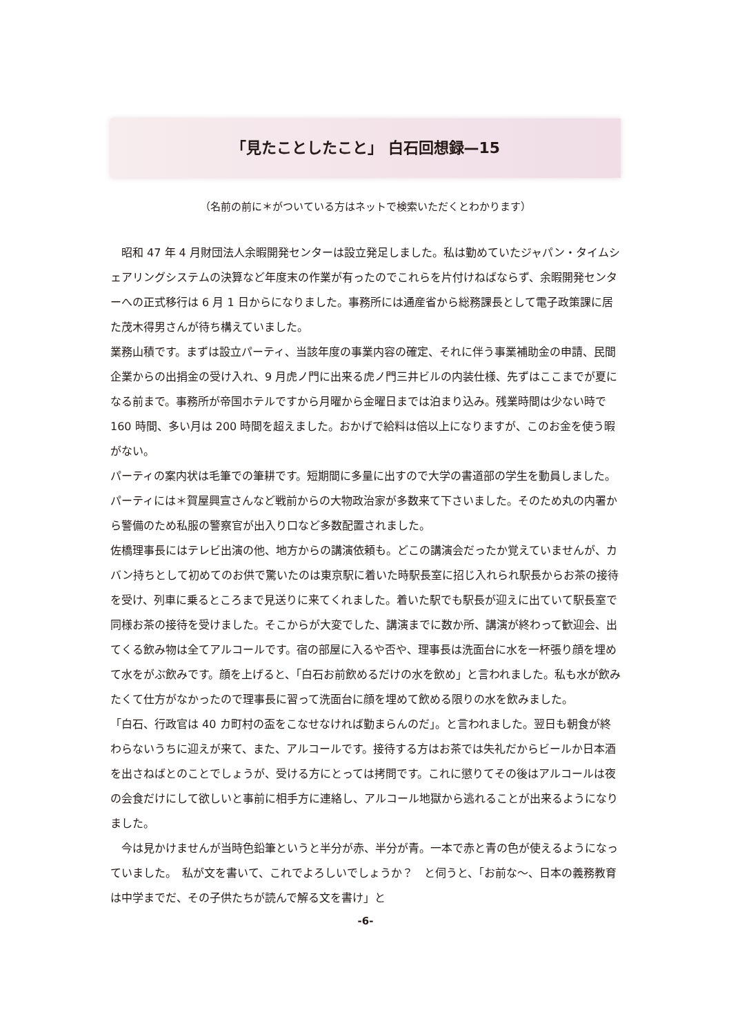「見たことしたこと」 白石回想録—15
（名前の前に＊がついている方はネットで検索いただくとわかります）
　昭和 47 年 4 月財団法人余暇開発センターは設立発足しました。私は勤めていたジャパン・タイムシェアリングシステムの決算など年度末の作業が有ったのでこれらを片付けねばならず、余暇開発センターへの正式移行は 6 月 1 日からになりました。事務所には通産省から総務課長として電子政策課に居た茂木得男さんが待ち構えていました。
業務山積です。まずは設立パーティ、当該年度の事業内容の確定、それに伴う事業補助金の申請、民間企業からの出捐金の受け入れ、9 月虎ノ門に出来る虎ノ門三井ビルの内装仕様、先ずはここまでが夏になる前まで。事務所が帝国ホテルですから月曜から金曜日までは泊まり込み。残業時間は少ない時で 160 時間、多い月は 200 時間を超えました。おかげで給料は倍以上になりますが、このお金を使う暇がない。
パーティの案内状は毛筆での筆耕です。短期間に多量に出すので大学の書道部の学生を動員しました。パーティには＊賀屋興宣さんなど戦前からの大物政治家が多数来て下さいました。そのため丸の内署から警備のため私服の警察官が出入り口など多数配置されました。
佐橋理事長にはテレビ出演の他、地方からの講演依頼も。どこの講演会だったか覚えていませんが、カバン持ちとして初めてのお供で驚いたのは東京駅に着いた時駅長室に招じ入れられ駅長からお茶の接待を受け、列車に乗るところまで見送りに来てくれました。着いた駅でも駅長が迎えに出ていて駅長室で同様お茶の接待を受けました。そこからが大変でした、講演までに数か所、講演が終わって歓迎会、出てくる飲み物は全てアルコールです。宿の部屋に入るや否や、理事長は洗面台に水を一杯張り顔を埋めて水をがぶ飲みです。顔を上げると、「白石お前飲めるだけの水を飲め」と言われました。私も水が飲みたくて仕方がなかったので理事長に習って洗面台に顔を埋めて飲める限りの水を飲みました。
「白石、行政官は 40 カ町村の盃をこなせなければ勤まらんのだ」。と言われました。翌日も朝食が終わらないうちに迎えが来て、また、アルコールです。接待する方はお茶では失礼だからビールか日本酒を出さねばとのことでしょうが、受ける方にとっては拷問です。これに懲りてその後はアルコールは夜の会食だけにして欲しいと事前に相手方に連絡し、アルコール地獄から逃れることが出来るようになりました。
　今は見かけませんが当時色鉛筆というと半分が赤、半分が青。一本で赤と青の色が使えるようになっていました。　私が文を書いて、これでよろしいでしょうか？　と伺うと、「お前な～、日本の義務教育は中学までだ、その子供たちが読んで解る文を書け」と
-6-